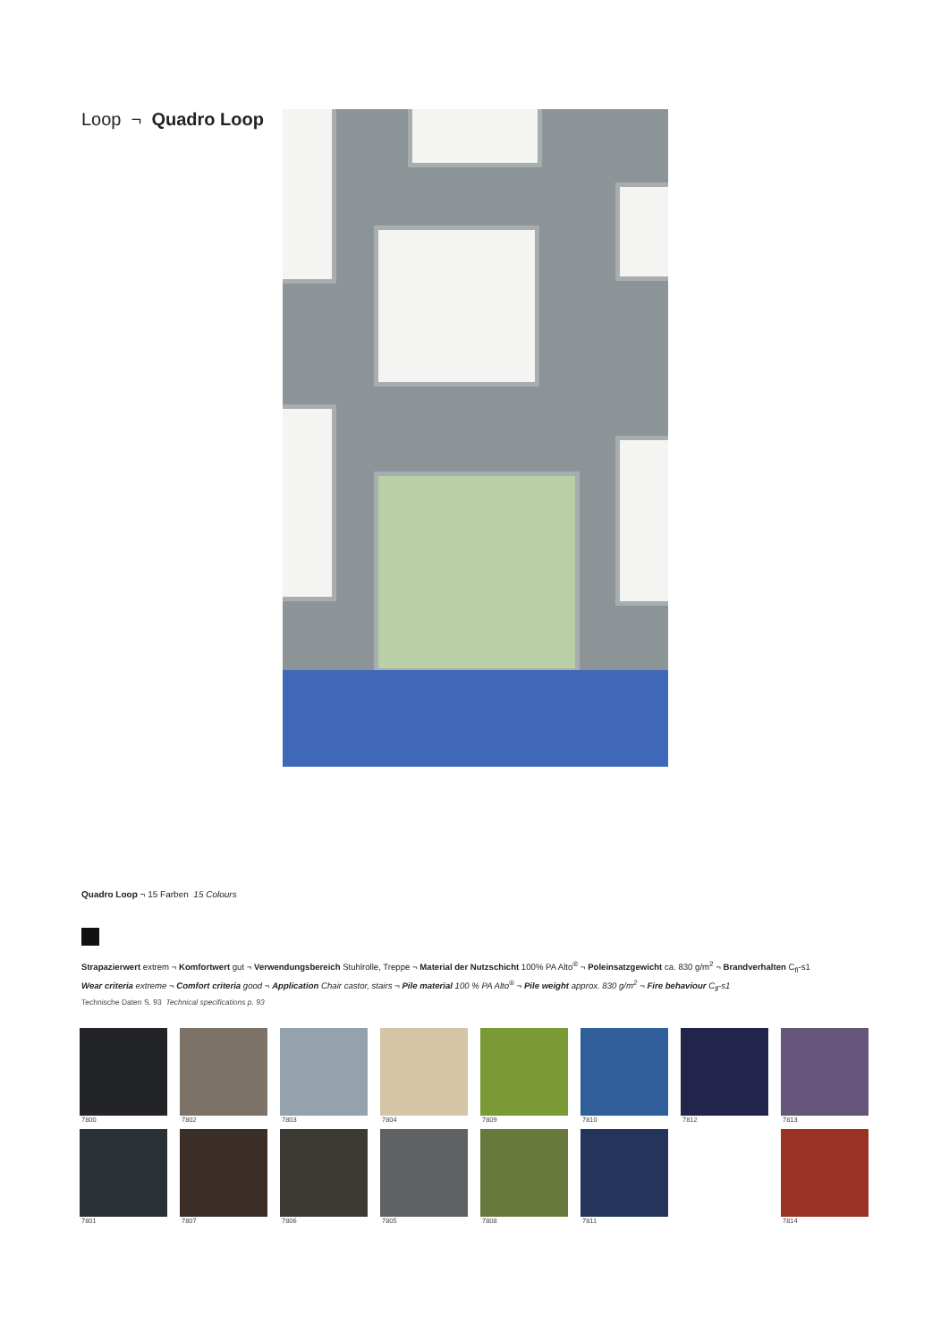Loop ¬ Quadro Loop
Quadro Loop ¬ 15 Farben 15 Colours
Strapazierwert extrem ¬ Komfortwert gut ¬ Verwendungsbereich Stuhlrolle, Treppe ¬ Material der Nutzschicht 100% PA Alto<sup>®</sup> ¬ Poleinsatzgewicht ca. 830 g/m<sup>2</sup> ¬ Brandverhalten C<sub>fl</sub>-s1
Wear criteria extreme ¬ Comfort criteria good ¬ Application Chair castor, stairs ¬ Pile material 100 % PA Alto<sup>®</sup> ¬ Pile weight approx. 830 g/m<sup>2</sup> ¬ Fire behaviour C<sub>fl</sub>-s1
Technische Daten S. 93 Technical specifications p. 93
7800
7802
7803
7804
7809
7810
7812
7813
7801
7807
7806
7805
7808
7811
7814